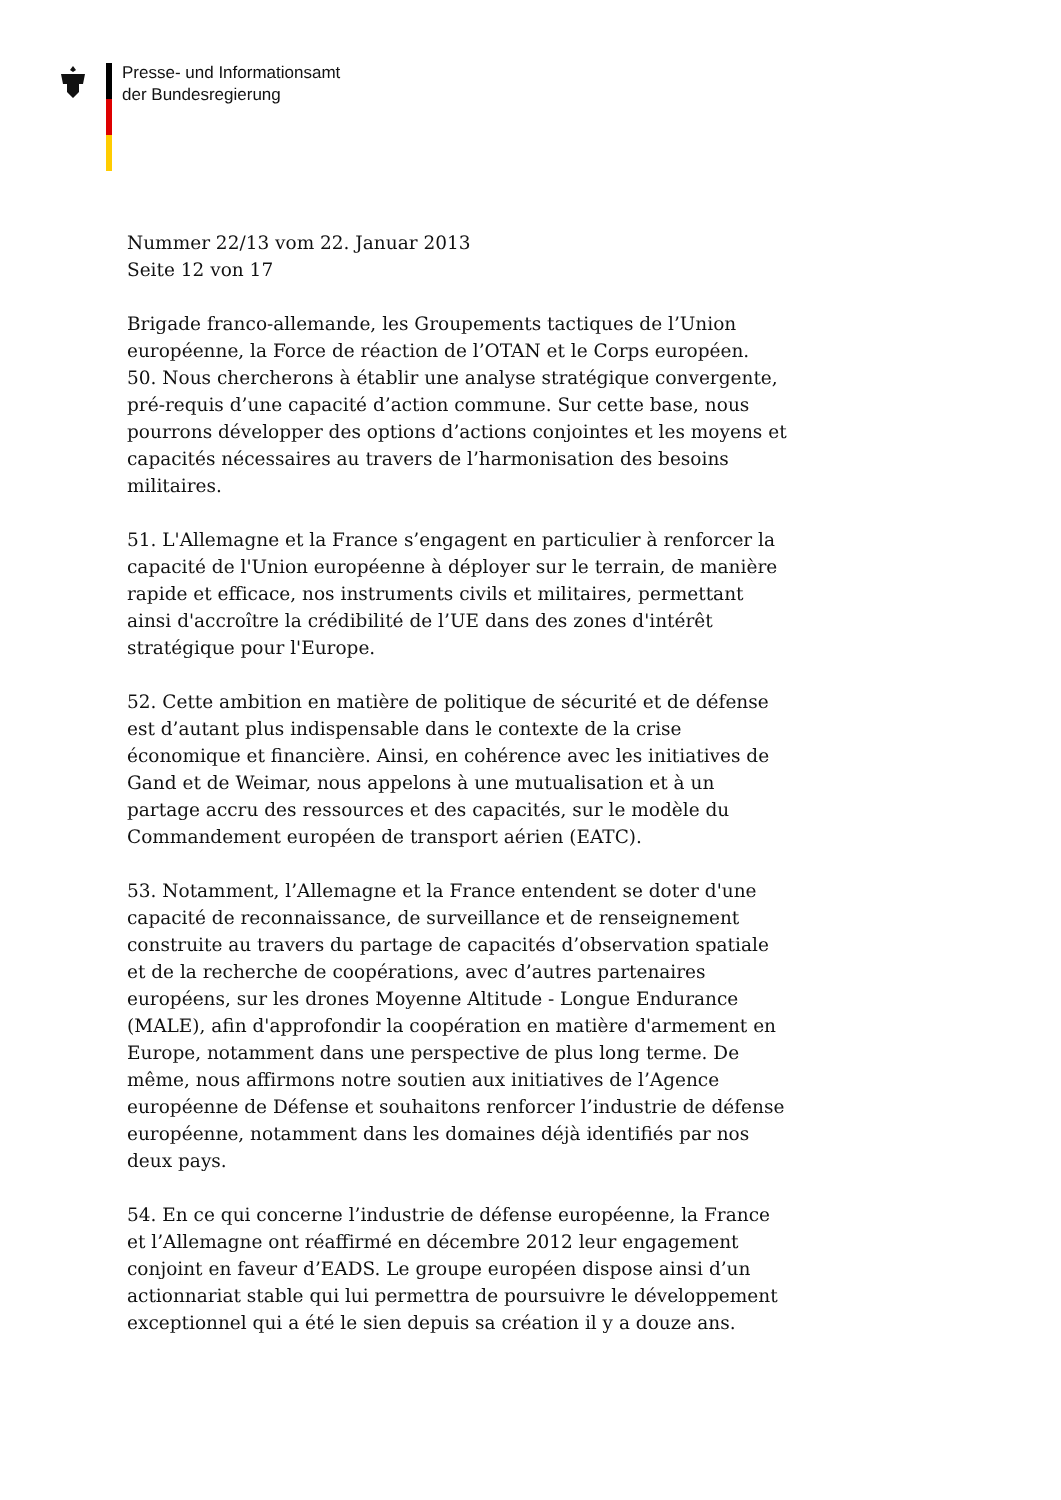Presse- und Informationsamt
der Bundesregierung
Nummer 22/13 vom 22. Januar 2013
Seite 12 von 17
Brigade franco-allemande, les Groupements tactiques de l’Union européenne, la Force de réaction de l’OTAN et le Corps européen.
50. Nous chercherons à établir une analyse stratégique convergente, pré-requis d’une capacité d’action commune. Sur cette base, nous pourrons développer des options d’actions conjointes et les moyens et capacités nécessaires au travers de l’harmonisation des besoins militaires.
51. L'Allemagne et la France s’engagent en particulier à renforcer la capacité de l'Union européenne à déployer sur le terrain, de manière rapide et efficace, nos instruments civils et militaires, permettant ainsi d'accroître la crédibilité de l’UE dans des zones d'intérêt stratégique pour l'Europe.
52. Cette ambition en matière de politique de sécurité et de défense est d’autant plus indispensable dans le contexte de la crise économique et financière. Ainsi, en cohérence avec les initiatives de Gand et de Weimar, nous appelons à une mutualisation et à un partage accru des ressources et des capacités, sur le modèle du Commandement européen de transport aérien (EATC).
53. Notamment, l’Allemagne et la France entendent se doter d'une capacité de reconnaissance, de surveillance et de renseignement construite au travers du partage de capacités d’observation spatiale et de la recherche de coopérations, avec d’autres partenaires européens, sur les drones Moyenne Altitude - Longue Endurance (MALE), afin d'approfondir la coopération en matière d'armement en Europe, notamment dans une perspective de plus long terme. De même, nous affirmons notre soutien aux initiatives de l’Agence européenne de Défense et souhaitons renforcer l’industrie de défense européenne, notamment dans les domaines déjà identifiés par nos deux pays.
54. En ce qui concerne l’industrie de défense européenne, la France et l’Allemagne ont réaffirmé en décembre 2012 leur engagement conjoint en faveur d’EADS. Le groupe européen dispose ainsi d’un actionnariat stable qui lui permettra de poursuivre le développement exceptionnel qui a été le sien depuis sa création il y a douze ans.